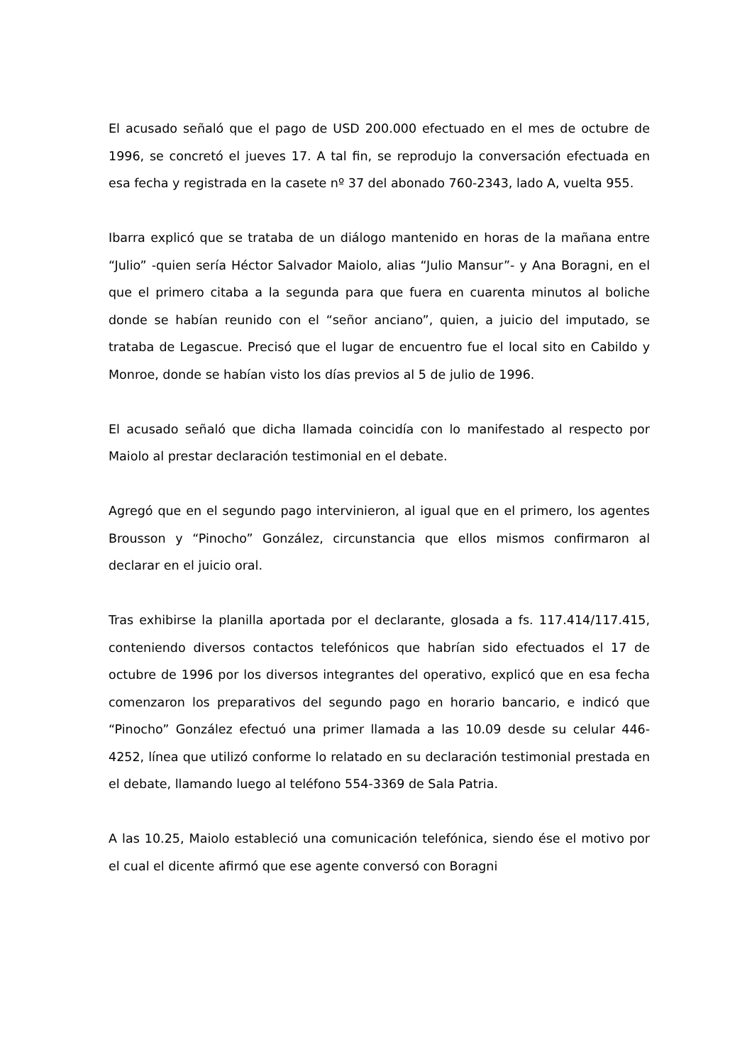El acusado señaló que el pago de USD 200.000 efectuado en el mes de octubre de 1996, se concretó el jueves 17. A tal fin, se reprodujo la conversación efectuada en esa fecha y registrada en la casete nº 37 del abonado 760-2343, lado A, vuelta 955.
Ibarra explicó que se trataba de un diálogo mantenido en horas de la mañana entre “Julio” -quien sería Héctor Salvador Maiolo, alias “Julio Mansur”- y Ana Boragni, en el que el primero citaba a la segunda para que fuera en cuarenta minutos al boliche donde se habían reunido con el “señor anciano”, quien, a juicio del imputado, se trataba de Legascue. Precisó que el lugar de encuentro fue el local sito en Cabildo y Monroe, donde se habían visto los días previos al 5 de julio de 1996.
El acusado señaló que dicha llamada coincidía con lo manifestado al respecto por Maiolo al prestar declaración testimonial en el debate.
Agregó que en el segundo pago intervinieron, al igual que en el primero, los agentes Brousson y “Pinocho” González, circunstancia que ellos mismos confirmaron al declarar en el juicio oral.
Tras exhibirse la planilla aportada por el declarante, glosada a fs. 117.414/117.415, conteniendo diversos contactos telefónicos que habrían sido efectuados el 17 de octubre de 1996 por los diversos integrantes del operativo, explicó que en esa fecha comenzaron los preparativos del segundo pago en horario bancario, e indicó que “Pinocho” González efectuó una primer llamada a las 10.09 desde su celular 446-4252, línea que utilizó conforme lo relatado en su declaración testimonial prestada en el debate, llamando luego al teléfono 554-3369 de Sala Patria.
A las 10.25, Maiolo estableció una comunicación telefónica, siendo ése el motivo por el cual el dicente afirmó que ese agente conversó con Boragni